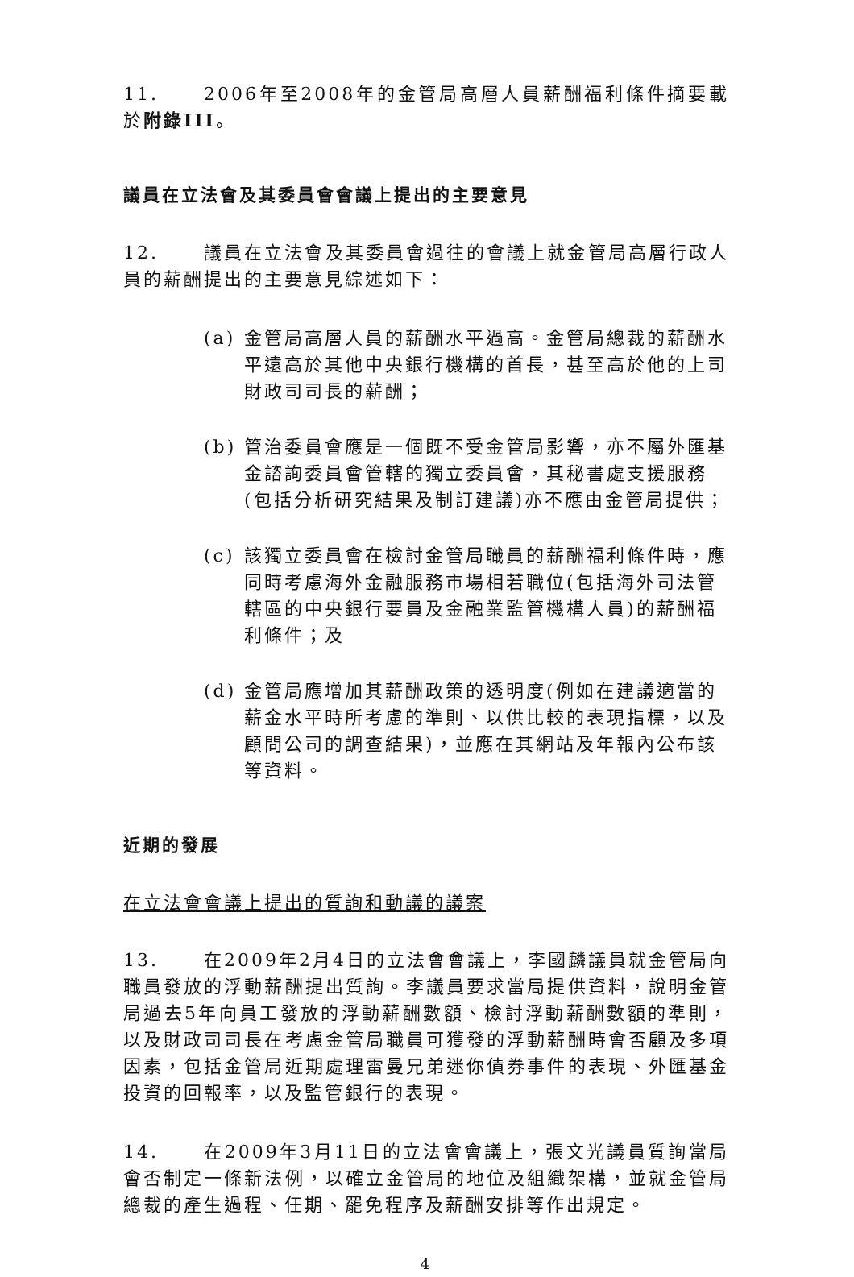11. 2006年至2008年的金管局高層人員薪酬福利條件摘要載於附錄III。
議員在立法會及其委員會會議上提出的主要意見
12. 議員在立法會及其委員會過往的會議上就金管局高層行政人員的薪酬提出的主要意見綜述如下：
(a) 金管局高層人員的薪酬水平過高。金管局總裁的薪酬水平遠高於其他中央銀行機構的首長，甚至高於他的上司財政司司長的薪酬；
(b) 管治委員會應是一個既不受金管局影響，亦不屬外匯基金諮詢委員會管轄的獨立委員會，其秘書處支援服務(包括分析研究結果及制訂建議)亦不應由金管局提供；
(c) 該獨立委員會在檢討金管局職員的薪酬福利條件時，應同時考慮海外金融服務市場相若職位(包括海外司法管轄區的中央銀行要員及金融業監管機構人員)的薪酬福利條件；及
(d) 金管局應增加其薪酬政策的透明度(例如在建議適當的薪金水平時所考慮的準則、以供比較的表現指標，以及顧問公司的調查結果)，並應在其網站及年報內公布該等資料。
近期的發展
在立法會會議上提出的質詢和動議的議案
13. 在2009年2月4日的立法會會議上，李國麟議員就金管局向職員發放的浮動薪酬提出質詢。李議員要求當局提供資料，說明金管局過去5年向員工發放的浮動薪酬數額、檢討浮動薪酬數額的準則，以及財政司司長在考慮金管局職員可獲發的浮動薪酬時會否顧及多項因素，包括金管局近期處理雷曼兄弟迷你債券事件的表現、外匯基金投資的回報率，以及監管銀行的表現。
14. 在2009年3月11日的立法會會議上，張文光議員質詢當局會否制定一條新法例，以確立金管局的地位及組織架構，並就金管局總裁的產生過程、任期、罷免程序及薪酬安排等作出規定。
4